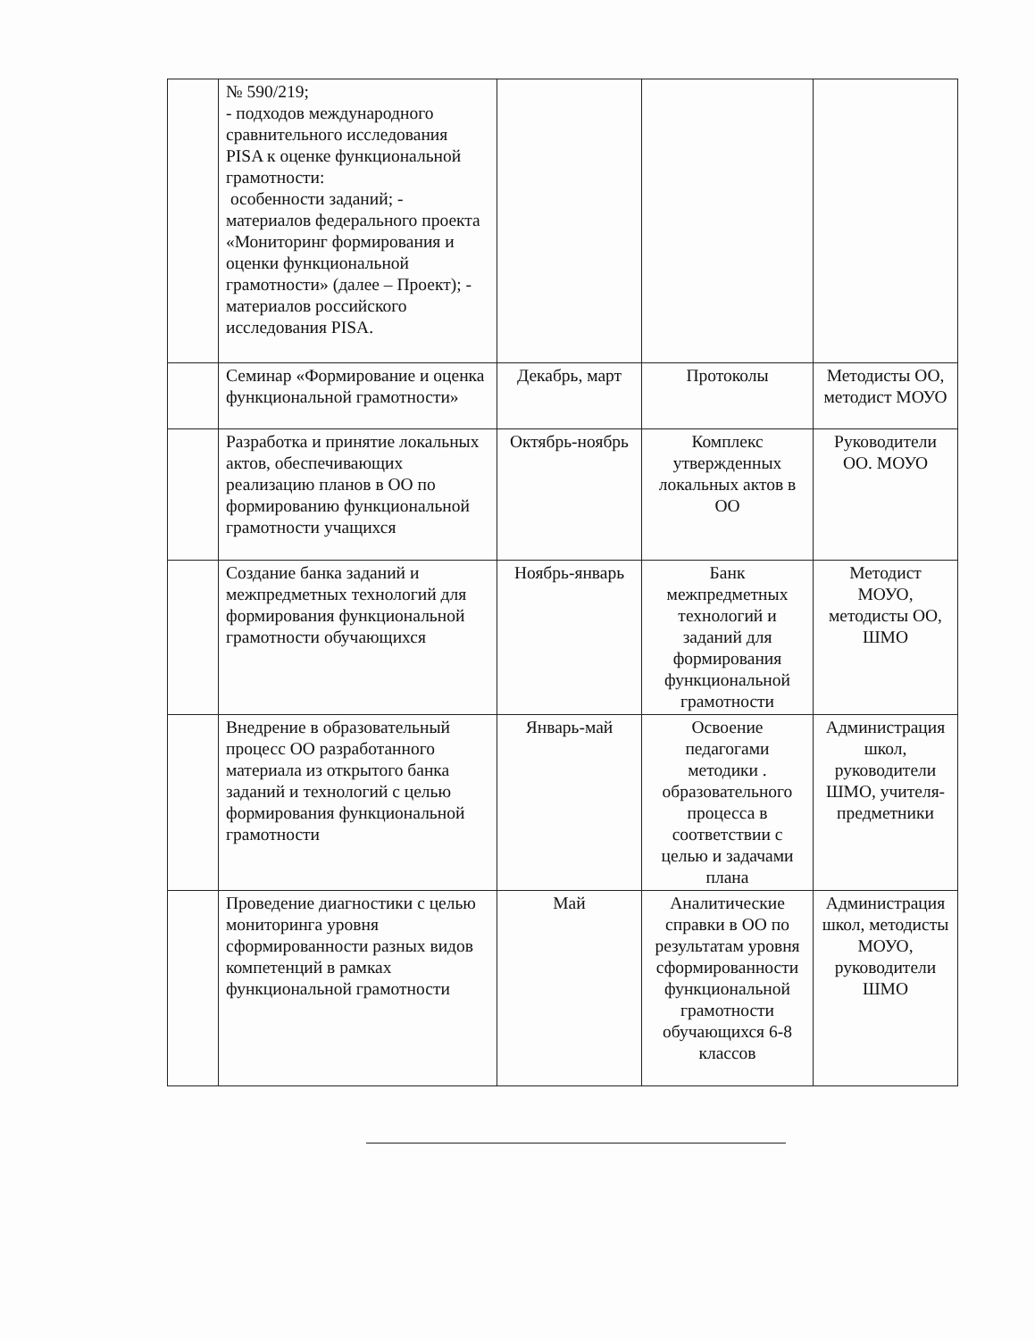| | № 590/219; - подходов международного сравнительного исследования PISA к оценке функциональной грамотности: особенности заданий; - материалов федерального проекта «Мониторинг формирования и оценки функциональной грамотности» (далее – Проект); - материалов российского исследования PISA. | | | |
| | Семинар «Формирование и оценка функциональной грамотности» | Декабрь, март | Протоколы | Методисты ОО, методист МОУО |
| | Разработка и принятие локальных актов, обеспечивающих реализацию планов в ОО по формированию функциональной грамотности учащихся | Октябрь-ноябрь | Комплекс утвержденных локальных актов в ОО | Руководители ОО. МОУО |
| | Создание банка заданий и межпредметных технологий для формирования функциональной грамотности обучающихся | Ноябрь-январь | Банк межпредметных технологий и заданий для формирования функциональной грамотности | Методист МОУО, методисты ОО, ШМО |
| | Внедрение в образовательный процесс ОО разработанного материала из открытого банка заданий и технологий с целью формирования функциональной грамотности | Январь-май | Освоение педагогами методики . образовательного процесса в соответствии с целью и задачами плана | Администрация школ, руководители ШМО, учителя-предметники |
| | Проведение диагностики с целью мониторинга уровня сформированности разных видов компетенций в рамках функциональной грамотности | Май | Аналитические справки в ОО по результатам уровня сформированности функциональной грамотности обучающихся 6-8 классов | Администрация школ, методисты МОУО, руководители ШМО |